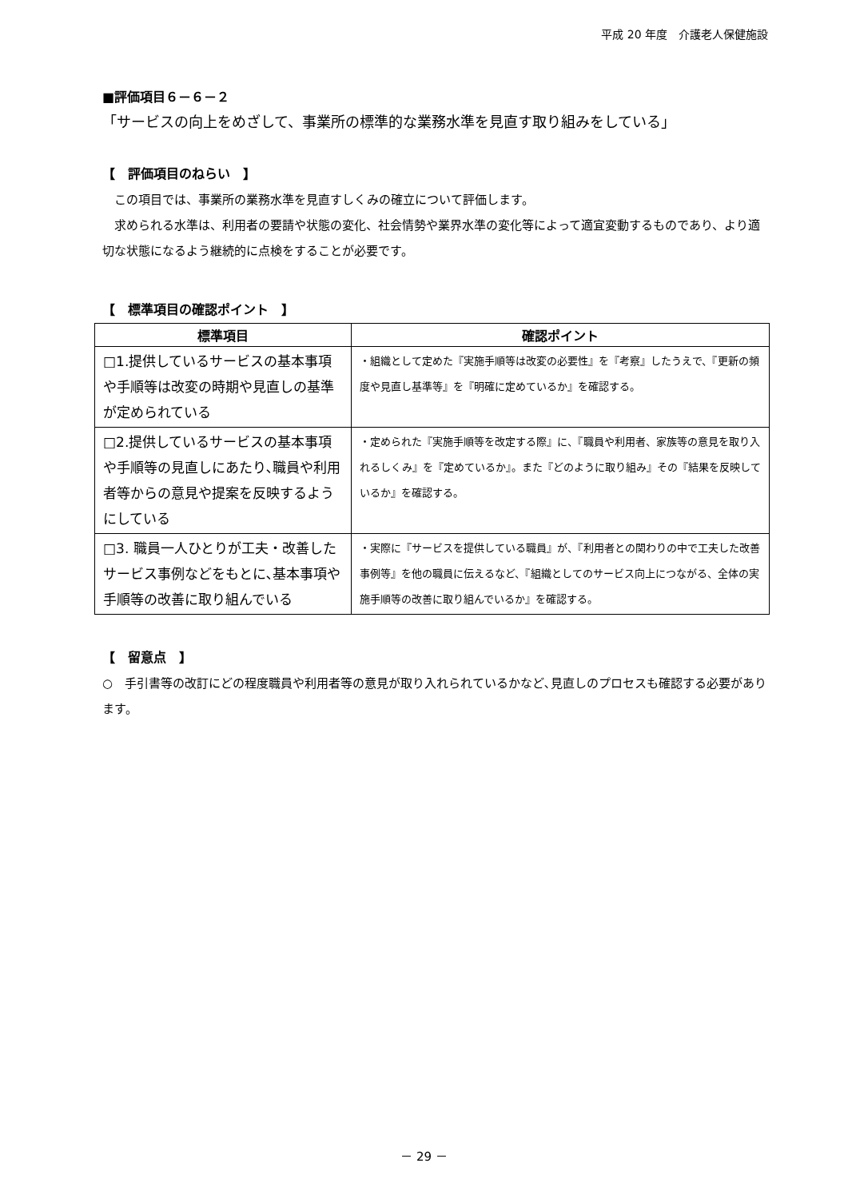平成 20 年度　介護老人保健施設
■評価項目６－６－２
「サービスの向上をめざして、事業所の標準的な業務水準を見直す取り組みをしている」
【　評価項目のねらい　】
　この項目では、事業所の業務水準を見直すしくみの確立について評価します。
　求められる水準は、利用者の要請や状態の変化、社会情勢や業界水準の変化等によって適宜変動するものであり、より適切な状態になるよう継続的に点検をすることが必要です。
【　標準項目の確認ポイント　】
| 標準項目 | 確認ポイント |
| --- | --- |
| □1.提供しているサービスの基本事項や手順等は改変の時期や見直しの基準が定められている | ・組織として定めた『実施手順等は改変の必要性』を『考察』したうえで、『更新の頻度や見直し基準等』を『明確に定めているか』を確認する。 |
| □2.提供しているサービスの基本事項や手順等の見直しにあたり､職員や利用者等からの意見や提案を反映するようにしている | ・定められた『実施手順等を改定する際』に、『職員や利用者、家族等の意見を取り入れるしくみ』を『定めているか』。また『どのように取り組み』その『結果を反映しているか』を確認する。 |
| □3. 職員一人ひとりが工夫・改善したサービス事例などをもとに､基本事項や手順等の改善に取り組んでいる | ・実際に『サービスを提供している職員』が、『利用者との関わりの中で工夫した改善事例等』を他の職員に伝えるなど、『組織としてのサービス向上につながる、全体の実施手順等の改善に取り組んでいるか』を確認する。 |
【　留意点　】
○　手引書等の改訂にどの程度職員や利用者等の意見が取り入れられているかなど､見直しのプロセスも確認する必要があります。
－ 29 －